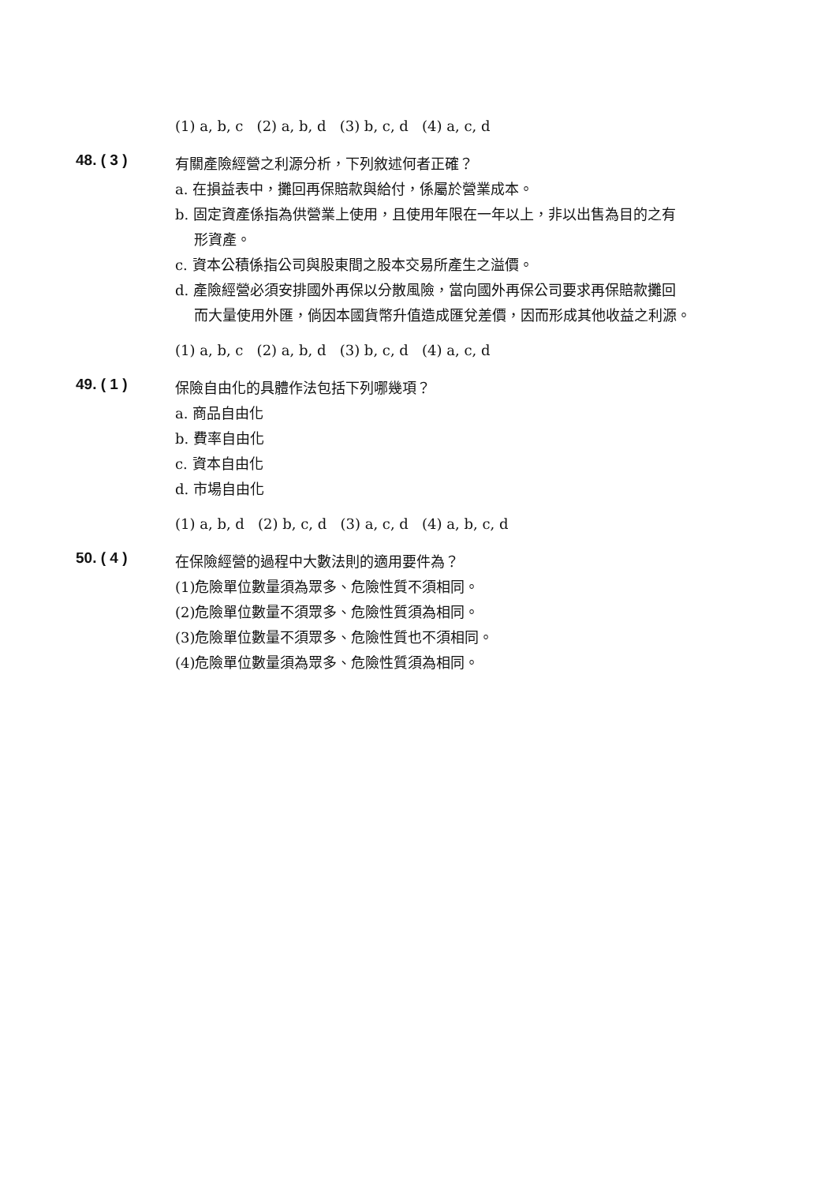(1) a, b, c (2) a, b, d (3) b, c, d (4) a, c, d
48. ( 3 )
有關產險經營之利源分析，下列敘述何者正確？
a. 在損益表中，攤回再保賠款與給付，係屬於營業成本。
b. 固定資產係指為供營業上使用，且使用年限在一年以上，非以出售為目的之有
形資產。
c. 資本公積係指公司與股東間之股本交易所產生之溢價。
d. 產險經營必須安排國外再保以分散風險，當向國外再保公司要求再保賠款攤回
而大量使用外匯，倘因本國貨幣升值造成匯兌差價，因而形成其他收益之利源。
(1) a, b, c (2) a, b, d (3) b, c, d (4) a, c, d
49. ( 1 )
保險自由化的具體作法包括下列哪幾項？
a. 商品自由化
b. 費率自由化
c. 資本自由化
d. 市場自由化
(1) a, b, d (2) b, c, d (3) a, c, d (4) a, b, c, d
50. ( 4 )
在保險經營的過程中大數法則的適用要件為？
(1)危險單位數量須為眾多、危險性質不須相同。
(2)危險單位數量不須眾多、危險性質須為相同。
(3)危險單位數量不須眾多、危險性質也不須相同。
(4)危險單位數量須為眾多、危險性質須為相同。